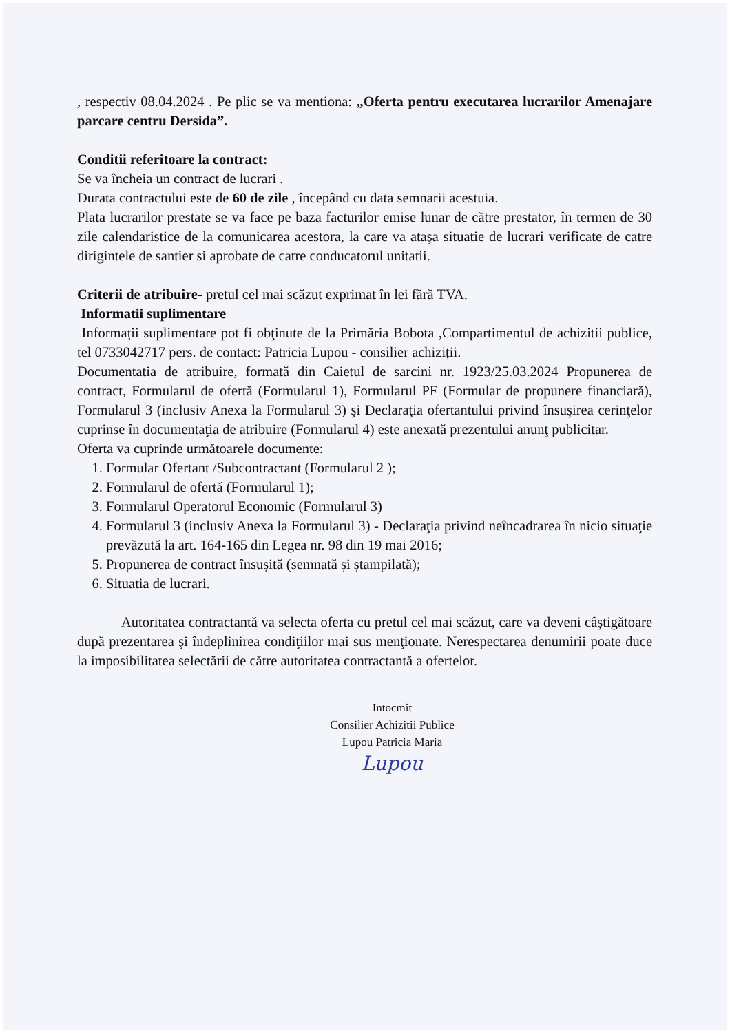, respectiv 08.04.2024 . Pe plic se va mentiona: „Oferta pentru executarea lucrarilor Amenajare parcare centru Dersida”.
Conditii referitoare la contract:
Se va încheia un contract de lucrari .
Durata contractului este de 60 de zile , începând cu data semnarii acestuia.
Plata lucrarilor prestate se va face pe baza facturilor emise lunar de către prestator, în termen de 30 zile calendaristice de la comunicarea acestora, la care va ataşa situatie de lucrari verificate de catre dirigintele de santier si aprobate de catre conducatorul unitatii.
Criterii de atribuire- pretul cel mai scăzut exprimat în lei fără TVA.
Informatii suplimentare
Informații suplimentare pot fi obţinute de la Primăria Bobota ,Compartimentul de achizitii publice, tel 0733042717 pers. de contact: Patricia Lupou - consilier achiziții.
Documentatia de atribuire, formată din Caietul de sarcini nr. 1923/25.03.2024 Propunerea de contract, Formularul de ofertă (Formularul 1), Formularul PF (Formular de propunere financiară), Formularul 3 (inclusiv Anexa la Formularul 3) şi Declaraţia ofertantului privind însuşirea cerinţelor cuprinse în documentaţia de atribuire (Formularul 4) este anexată prezentului anunţ publicitar.
Oferta va cuprinde următoarele documente:
1. Formular Ofertant /Subcontractant (Formularul 2 );
2. Formularul de ofertă (Formularul 1);
3. Formularul Operatorul Economic (Formularul 3)
4. Formularul 3 (inclusiv Anexa la Formularul 3) - Declaraţia privind neîncadrarea în nicio situaţie prevăzută la art. 164-165 din Legea nr. 98 din 19 mai 2016;
5. Propunerea de contract însușită (semnată și ștampilată);
6. Situatia de lucrari.
Autoritatea contractantă va selecta oferta cu pretul cel mai scăzut, care va deveni câştigătoare după prezentarea şi îndeplinirea condiţiilor mai sus menţionate. Nerespectarea denumirii poate duce la imposibilitatea selectării de către autoritatea contractantă a ofertelor.
Intocmit
Consilier Achizitii Publice
Lupou Patricia Maria
Lupou